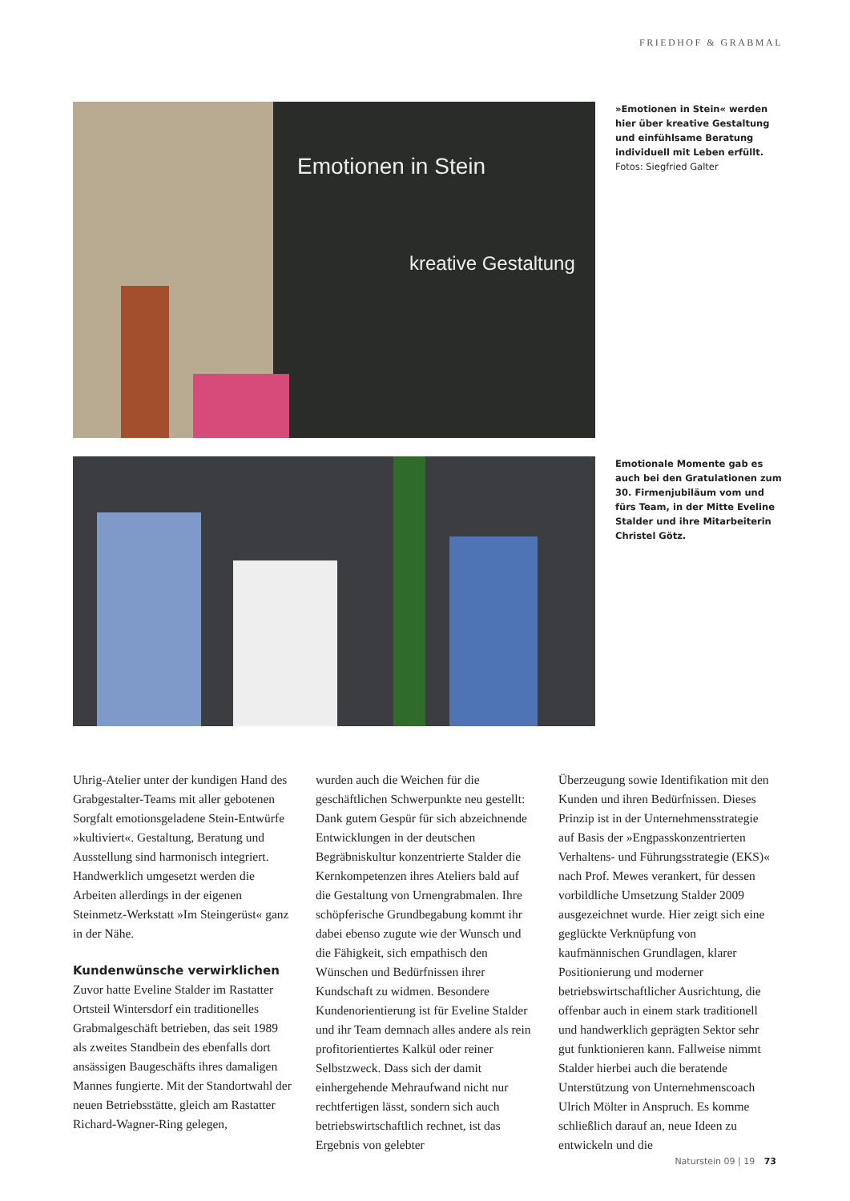FRIEDHOF & GRABMAL
Emotionen in Stein
kreative Gestaltung
»Emotionen in Stein« werden hier über kreative Gestaltung und einfühlsame Beratung individuell mit Leben erfüllt.
Fotos: Siegfried Galter
Emotionale Momente gab es auch bei den Gratulationen zum 30. Firmenjubiläum vom und fürs Team, in der Mitte Eveline Stalder und ihre Mitarbeiterin Christel Götz.
Uhrig-Atelier unter der kundigen Hand des Grabgestalter-Teams mit aller gebotenen Sorgfalt emotionsgeladene Stein-Entwürfe »kultiviert«. Gestaltung, Beratung und Ausstellung sind harmonisch integriert. Handwerklich umgesetzt werden die Arbeiten allerdings in der eigenen Steinmetz-Werkstatt »Im Steingerüst« ganz in der Nähe.
Kundenwünsche verwirklichen
Zuvor hatte Eveline Stalder im Rastatter Ortsteil Wintersdorf ein traditionelles Grabmalgeschäft betrieben, das seit 1989 als zweites Standbein des ebenfalls dort ansässigen Baugeschäfts ihres damaligen Mannes fungierte. Mit der Standortwahl der neuen Betriebsstätte, gleich am Rastatter Richard-Wagner-Ring gelegen,
wurden auch die Weichen für die geschäftlichen Schwerpunkte neu gestellt: Dank gutem Gespür für sich abzeichnende Entwicklungen in der deutschen Begräbniskultur konzentrierte Stalder die Kernkompetenzen ihres Ateliers bald auf die Gestaltung von Urnengrabmalen. Ihre schöpferische Grundbegabung kommt ihr dabei ebenso zugute wie der Wunsch und die Fähigkeit, sich empathisch den Wünschen und Bedürfnissen ihrer Kundschaft zu widmen. Besondere Kundenorientierung ist für Eveline Stalder und ihr Team demnach alles andere als rein profitorientiertes Kalkül oder reiner Selbstzweck. Dass sich der damit einhergehende Mehraufwand nicht nur rechtfertigen lässt, sondern sich auch betriebswirtschaftlich rechnet, ist das Ergebnis von gelebter
Überzeugung sowie Identifikation mit den Kunden und ihren Bedürfnissen. Dieses Prinzip ist in der Unternehmensstrategie auf Basis der »Engpasskonzentrierten Verhaltens- und Führungsstrategie (EKS)« nach Prof. Mewes verankert, für dessen vorbildliche Umsetzung Stalder 2009 ausgezeichnet wurde. Hier zeigt sich eine geglückte Verknüpfung von kaufmännischen Grundlagen, klarer Positionierung und moderner betriebswirtschaftlicher Ausrichtung, die offenbar auch in einem stark traditionell und handwerklich geprägten Sektor sehr gut funktionieren kann. Fallweise nimmt Stalder hierbei auch die beratende Unterstützung von Unternehmenscoach Ulrich Mölter in Anspruch. Es komme schließlich darauf an, neue Ideen zu entwickeln und die
Naturstein 09 | 19 73